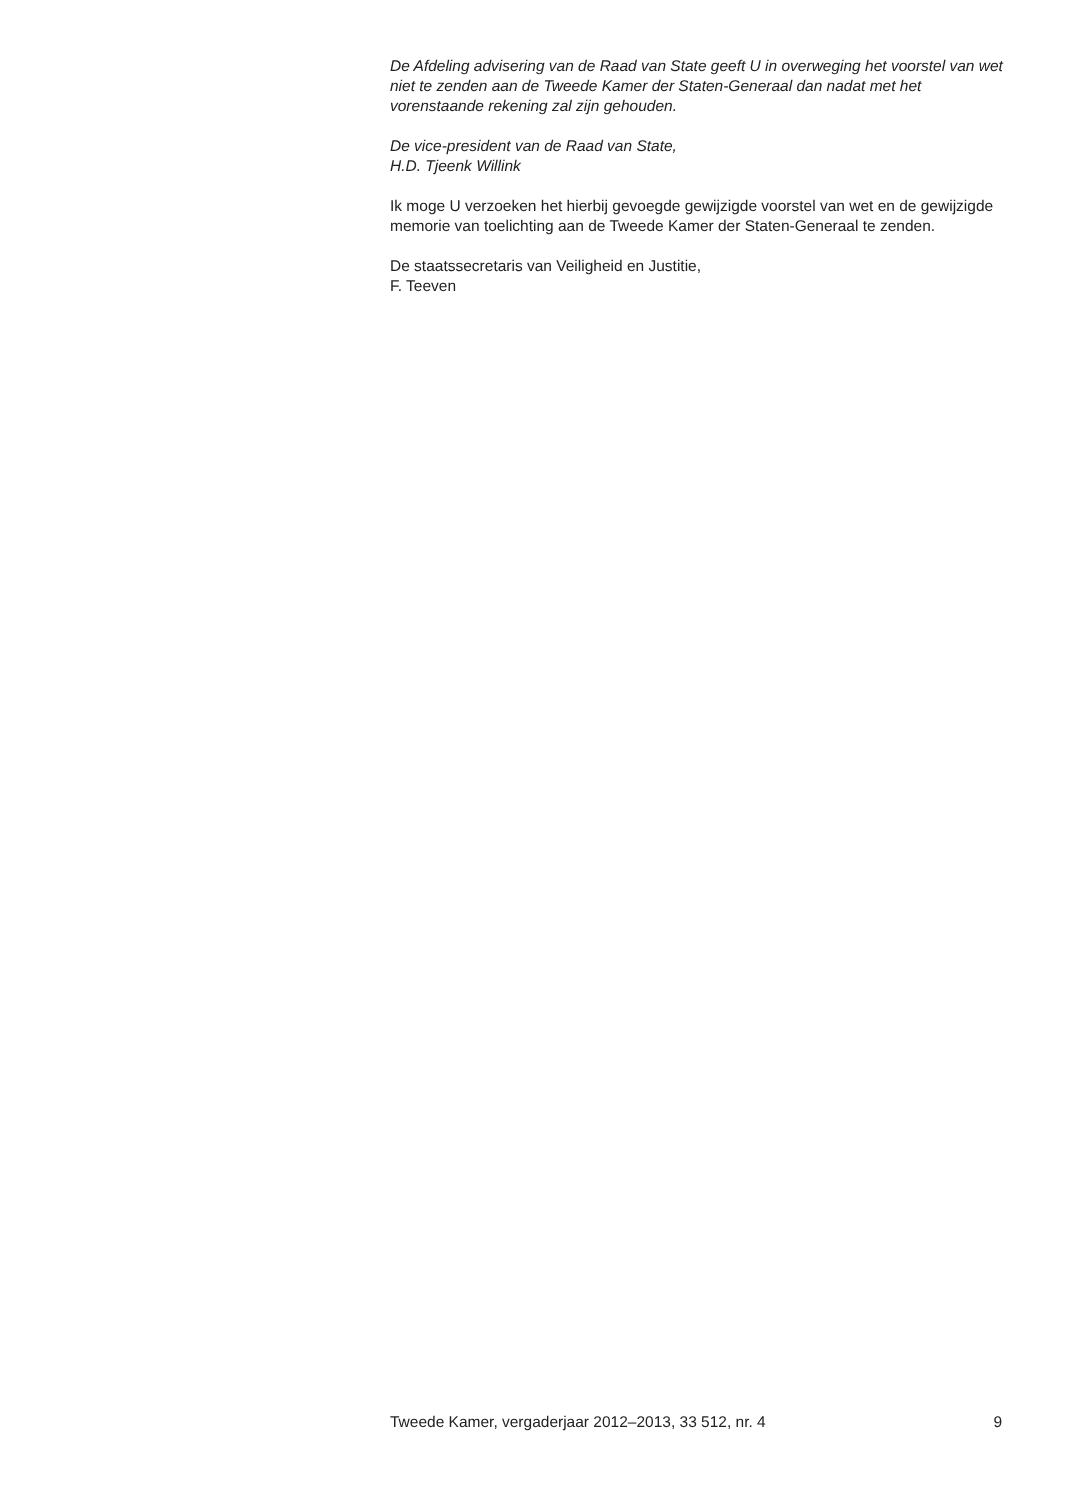De Afdeling advisering van de Raad van State geeft U in overweging het voorstel van wet niet te zenden aan de Tweede Kamer der Staten-Generaal dan nadat met het vorenstaande rekening zal zijn gehouden.
De vice-president van de Raad van State,
H.D. Tjeenk Willink
Ik moge U verzoeken het hierbij gevoegde gewijzigde voorstel van wet en de gewijzigde memorie van toelichting aan de Tweede Kamer der Staten-Generaal te zenden.
De staatssecretaris van Veiligheid en Justitie,
F. Teeven
Tweede Kamer, vergaderjaar 2012–2013, 33 512, nr. 4 9